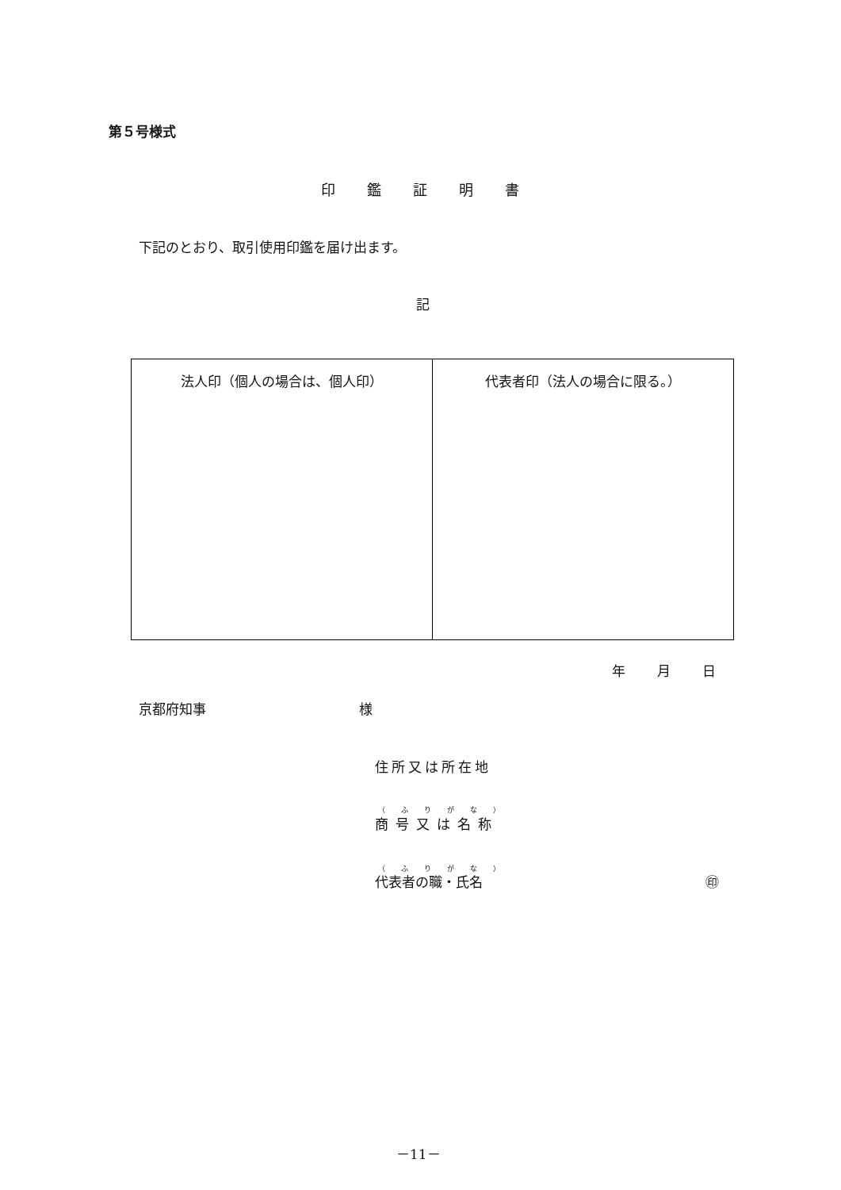第５号様式
印鑑証明書
下記のとおり、取引使用印鑑を届け出ます。
記
| 法人印（個人の場合は、個人印） | 代表者印（法人の場合に限る。） |
年月日
京都府知事 様
住所又は所在地
（ふりがな）
商号又は名称
（ふりがな）
代表者の職・氏名 ㊞
－11－